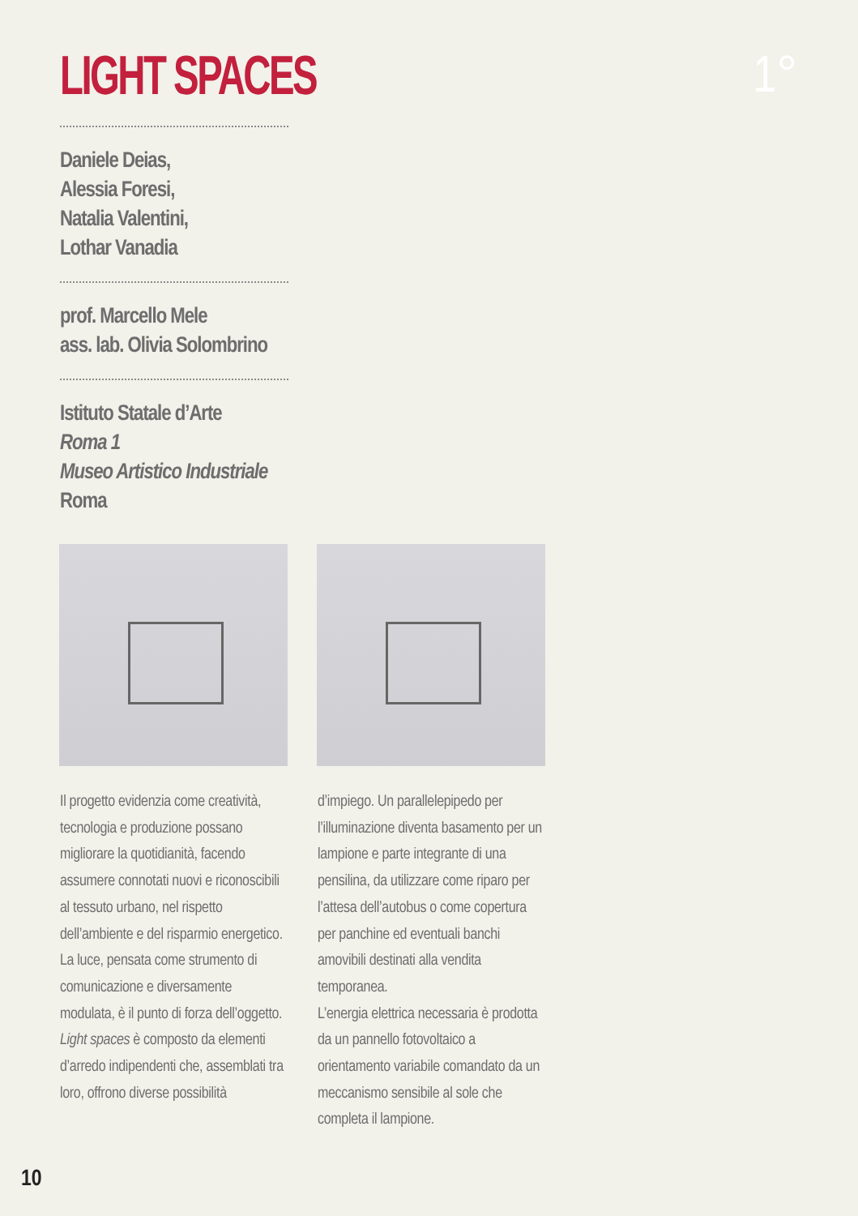LIGHT SPACES 1°
Daniele Deias,
Alessia Foresi,
Natalia Valentini,
Lothar Vanadia
prof. Marcello Mele
ass. lab. Olivia Solombrino
Istituto Statale d’Arte
Roma 1
Museo Artistico Industriale
Roma
Il progetto evidenzia come creatività, tecnologia e produzione possano migliorare la quotidianità, facendo assumere connotati nuovi e riconoscibili al tessuto urbano, nel rispetto dell’ambiente e del risparmio energetico. La luce, pensata come strumento di comunicazione e diversamente modulata, è il punto di forza dell’oggetto. Light spaces è composto da elementi d’arredo indipendenti che, assemblati tra loro, offrono diverse possibilità
d’impiego. Un parallelepipedo per l’illuminazione diventa basamento per un lampione e parte integrante di una pensilina, da utilizzare come riparo per l’attesa dell’autobus o come copertura per panchine ed eventuali banchi amovibili destinati alla vendita temporanea.
L’energia elettrica necessaria è prodotta da un pannello fotovoltaico a orientamento variabile comandato da un meccanismo sensibile al sole che completa il lampione.
10